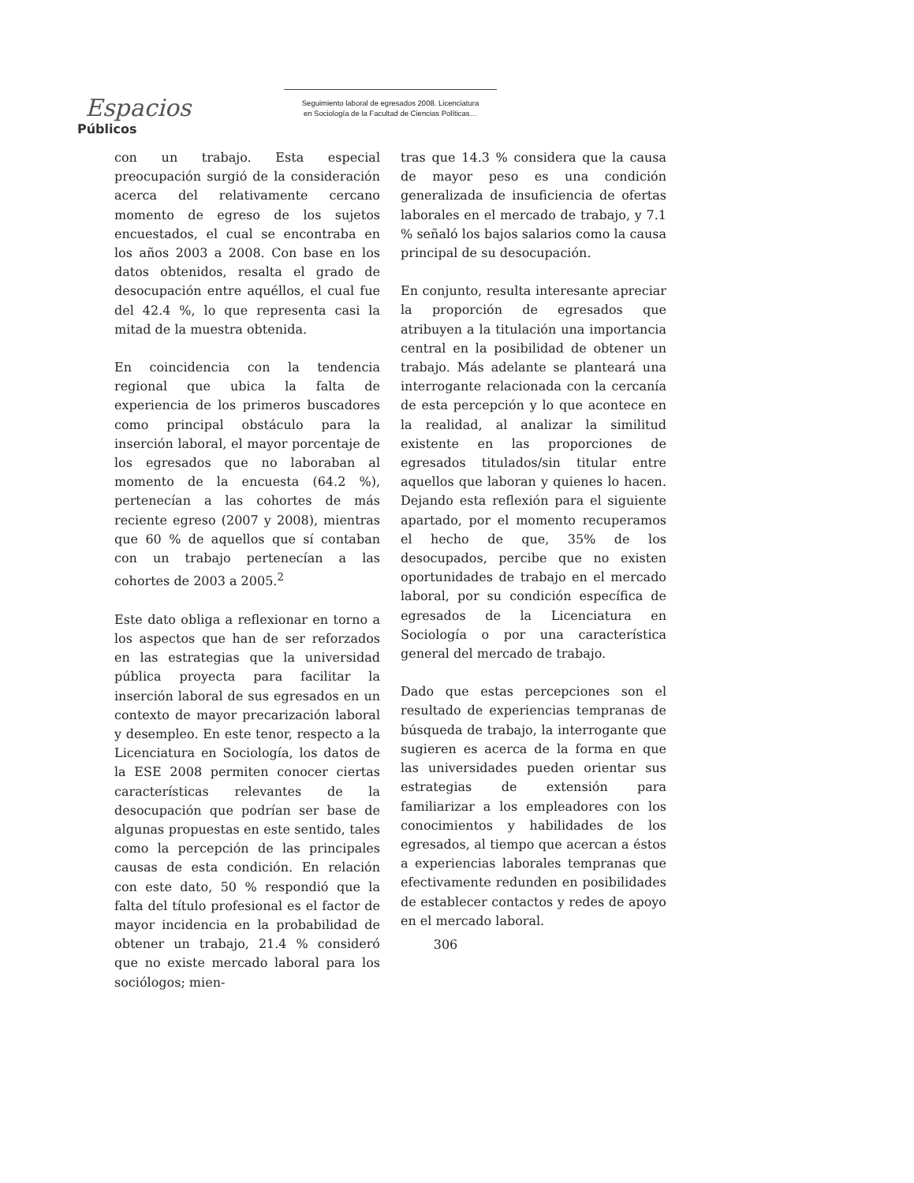Espacios
Públicos
Seguimiento laboral de egresados 2008. Licenciatura
en Sociología de la Facultad de Ciencias Políticas…
con un trabajo. Esta especial preocupación surgió de la consideración acerca del relativamente cercano momento de egreso de los sujetos encuestados, el cual se encontraba en los años 2003 a 2008. Con base en los datos obtenidos, resalta el grado de desocupación entre aquéllos, el cual fue del 42.4 %, lo que representa casi la mitad de la muestra obtenida.
En coincidencia con la tendencia regional que ubica la falta de experiencia de los primeros buscadores como principal obstáculo para la inserción laboral, el mayor porcentaje de los egresados que no laboraban al momento de la encuesta (64.2 %), pertenecían a las cohortes de más reciente egreso (2007 y 2008), mientras que 60 % de aquellos que sí contaban con un trabajo pertenecían a las cohortes de 2003 a 2005.<sup>2</sup>
Este dato obliga a reflexionar en torno a los aspectos que han de ser reforzados en las estrategias que la universidad pública proyecta para facilitar la inserción laboral de sus egresados en un contexto de mayor precarización laboral y desempleo. En este tenor, respecto a la Licenciatura en Sociología, los datos de la ESE 2008 permiten conocer ciertas características relevantes de la desocupación que podrían ser base de algunas propuestas en este sentido, tales como la percepción de las principales causas de esta condición. En relación con este dato, 50 % respondió que la falta del título profesional es el factor de mayor incidencia en la probabilidad de obtener un trabajo, 21.4 % consideró que no existe mercado laboral para los sociólogos; mien-
tras que 14.3 % considera que la causa de mayor peso es una condición generalizada de insuficiencia de ofertas laborales en el mercado de trabajo, y 7.1 % señaló los bajos salarios como la causa principal de su desocupación.
En conjunto, resulta interesante apreciar la proporción de egresados que atribuyen a la titulación una importancia central en la posibilidad de obtener un trabajo. Más adelante se planteará una interrogante relacionada con la cercanía de esta percepción y lo que acontece en la realidad, al analizar la similitud existente en las proporciones de egresados titulados/sin titular entre aquellos que laboran y quienes lo hacen. Dejando esta reflexión para el siguiente apartado, por el momento recuperamos el hecho de que, 35% de los desocupados, percibe que no existen oportunidades de trabajo en el mercado laboral, por su condición específica de egresados de la Licenciatura en Sociología o por una característica general del mercado de trabajo.
Dado que estas percepciones son el resultado de experiencias tempranas de búsqueda de trabajo, la interrogante que sugieren es acerca de la forma en que las universidades pueden orientar sus estrategias de extensión para familiarizar a los empleadores con los conocimientos y habilidades de los egresados, al tiempo que acercan a éstos a experiencias laborales tempranas que efectivamente redunden en posibilidades de establecer contactos y redes de apoyo en el mercado laboral.
306